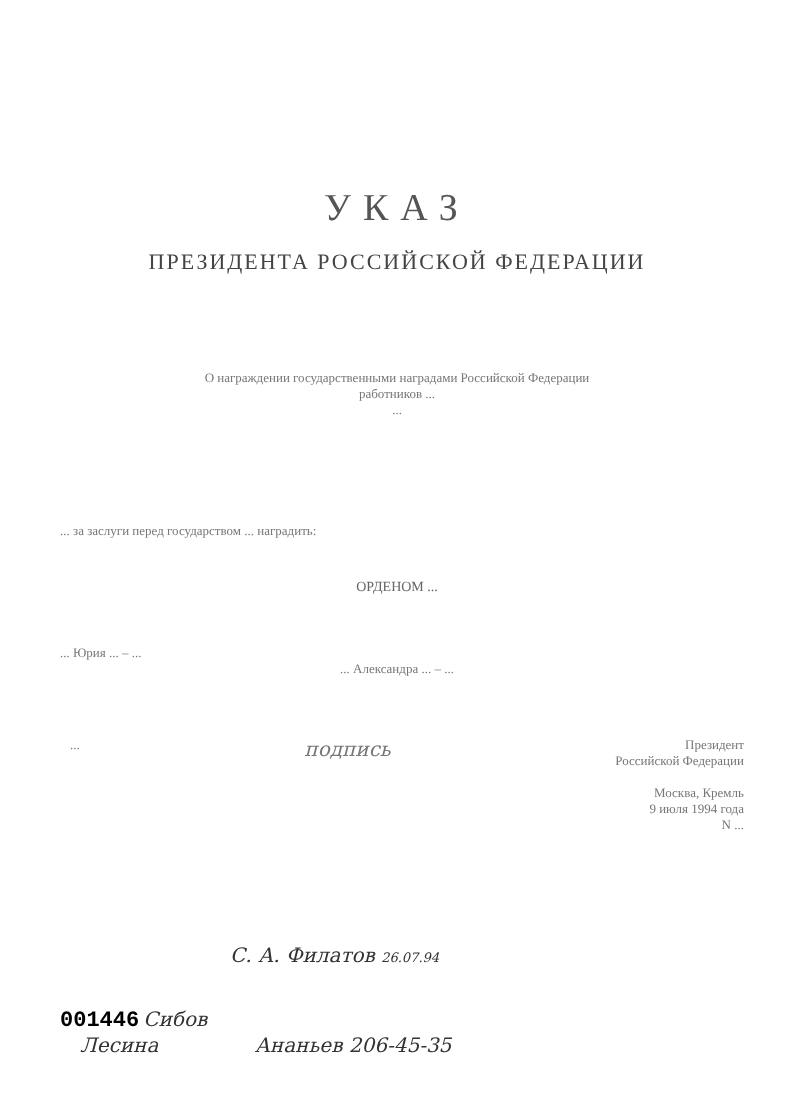УКАЗ
ПРЕЗИДЕНТА РОССИЙСКОЙ ФЕДЕРАЦИИ
О награждении государственными наградами Российской Федерации
работников ...
...
... за заслуги перед государством ... наградить:
ОРДЕНОМ ...
... Юрия ... – ...
... Александра ... – ...
... подпись Президент
Российской Федерации
Москва, Кремль
9 июля 1994 года
N ...
С. А. Филатов 26.07.94
001446 Сибов
Лесина Ананьев 206-45-35